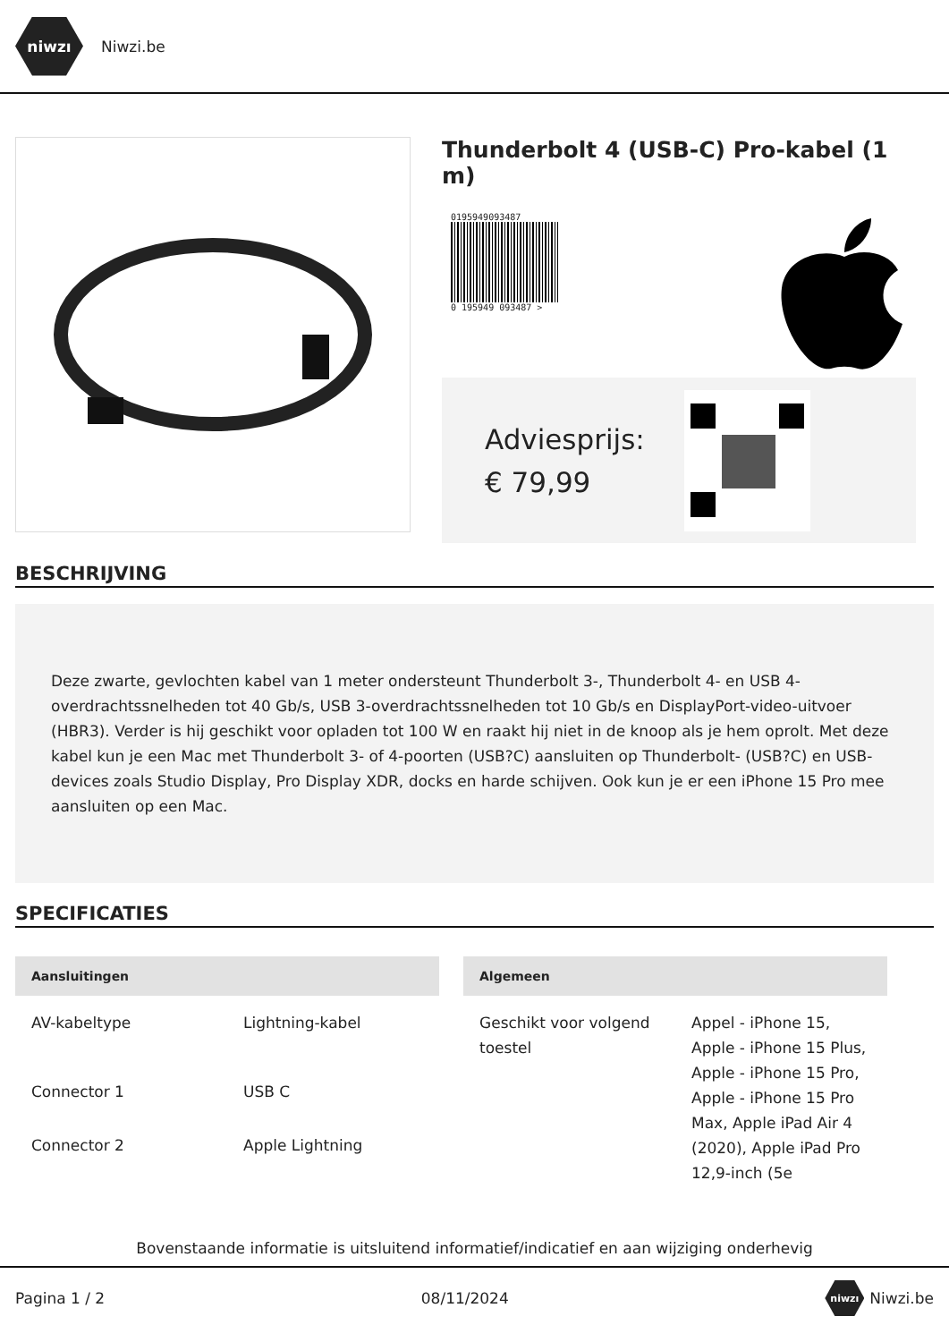niwzı
Niwzi.be
Thunderbolt 4 (USB-C) Pro-kabel (1 m)
0195949093487
0 195949 093487 >
Adviesprijs:
€ 79,99
BESCHRIJVING
Deze zwarte, gevlochten kabel van 1 meter ondersteunt Thunderbolt 3-, Thunderbolt 4- en USB 4-overdrachtssnelheden tot 40 Gb/s, USB 3-overdrachtssnelheden tot 10 Gb/s en DisplayPort-video-uitvoer (HBR3). Verder is hij geschikt voor opladen tot 100 W en raakt hij niet in de knoop als je hem oprolt. Met deze kabel kun je een Mac met Thunderbolt 3- of 4-poorten (USB?C) aansluiten op Thunderbolt- (USB?C) en USB-devices zoals Studio Display, Pro Display XDR, docks en harde schijven. Ook kun je er een iPhone 15 Pro mee aansluiten op een Mac.
SPECIFICATIES
| Aansluitingen | |
| --- | --- |
| AV-kabeltype | Lightning-kabel |
| Connector 1 | USB C |
| Connector 2 | Apple Lightning |
| Algemeen | |
| --- | --- |
| Geschikt voor volgend toestel | Appel - iPhone 15, Apple - iPhone 15 Plus, Apple - iPhone 15 Pro, Apple - iPhone 15 Pro Max, Apple iPad Air 4 (2020), Apple iPad Pro 12,9-inch (5e |
Bovenstaande informatie is uitsluitend informatief/indicatief en aan wijziging onderhevig
Pagina 1 / 2 08/11/2024 niwzı Niwzi.be